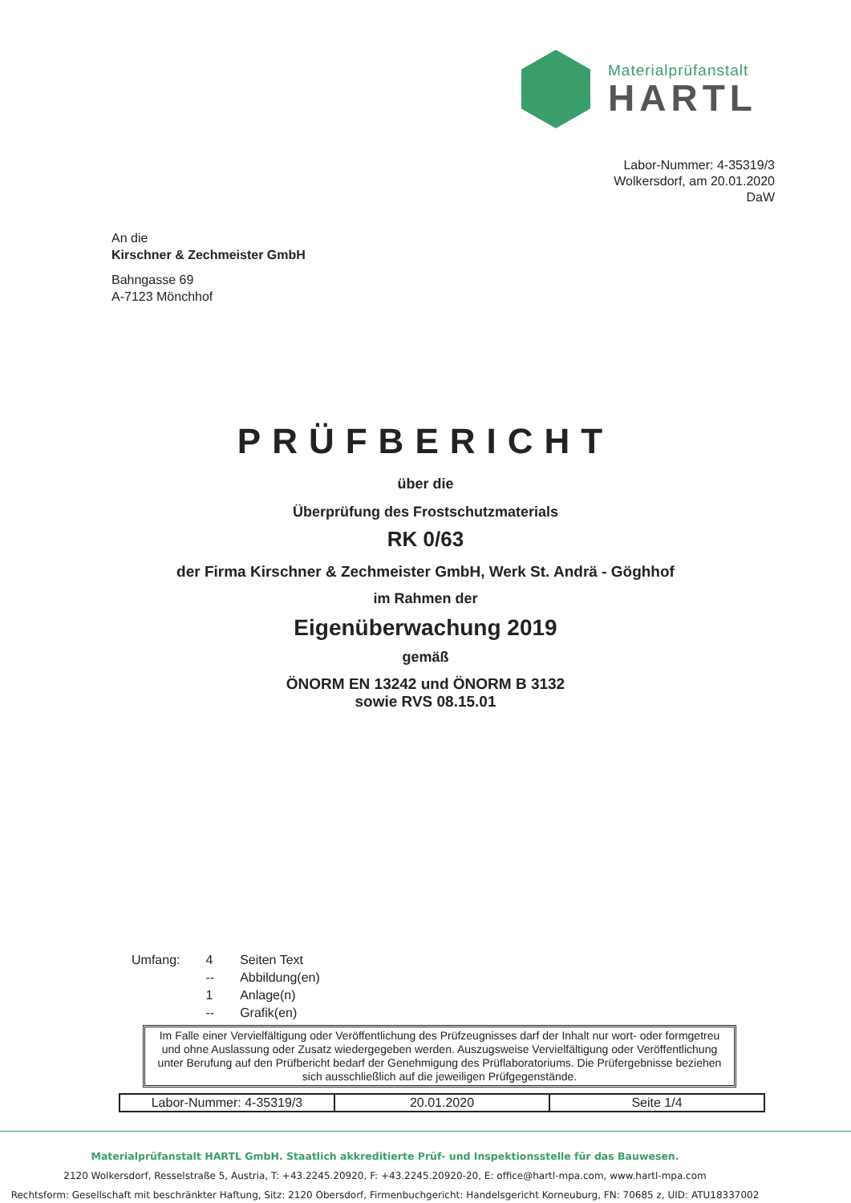Materialprüfanstalt
HARTL
Labor-Nummer: 4-35319/3
Wolkersdorf, am 20.01.2020
DaW
An die
Kirschner & Zechmeister GmbH
Bahngasse 69
A-7123 Mönchhof
PRÜFBERICHT
über die
Überprüfung des Frostschutzmaterials
RK 0/63
der Firma Kirschner & Zechmeister GmbH, Werk St. Andrä - Göghhof
im Rahmen der
Eigenüberwachung 2019
gemäß
ÖNORM EN 13242 und ÖNORM B 3132
sowie RVS 08.15.01
| Umfang: | 4 | Seiten Text |
| | -- | Abbildung(en) |
| | 1 | Anlage(n) |
| | -- | Grafik(en) |
Im Falle einer Vervielfältigung oder Veröffentlichung des Prüfzeugnisses darf der Inhalt nur wort- oder formgetreu und ohne Auslassung oder Zusatz wiedergegeben werden. Auszugsweise Vervielfältigung oder Veröffentlichung unter Berufung auf den Prüfbericht bedarf der Genehmigung des Prüflaboratoriums. Die Prüfergebnisse beziehen sich ausschließlich auf die jeweiligen Prüfgegenstände.
| Labor-Nummer: 4-35319/3 | 20.01.2020 | Seite 1/4 |
Materialprüfanstalt HARTL GmbH. Staatlich akkreditierte Prüf- und Inspektionsstelle für das Bauwesen.
2120 Wolkersdorf, Resselstraße 5, Austria, T: +43.2245.20920, F: +43.2245.20920-20, E: office@hartl-mpa.com, www.hartl-mpa.com
Rechtsform: Gesellschaft mit beschränkter Haftung, Sitz: 2120 Obersdorf, Firmenbuchgericht: Handelsgericht Korneuburg, FN: 70685 z, UID: ATU18337002